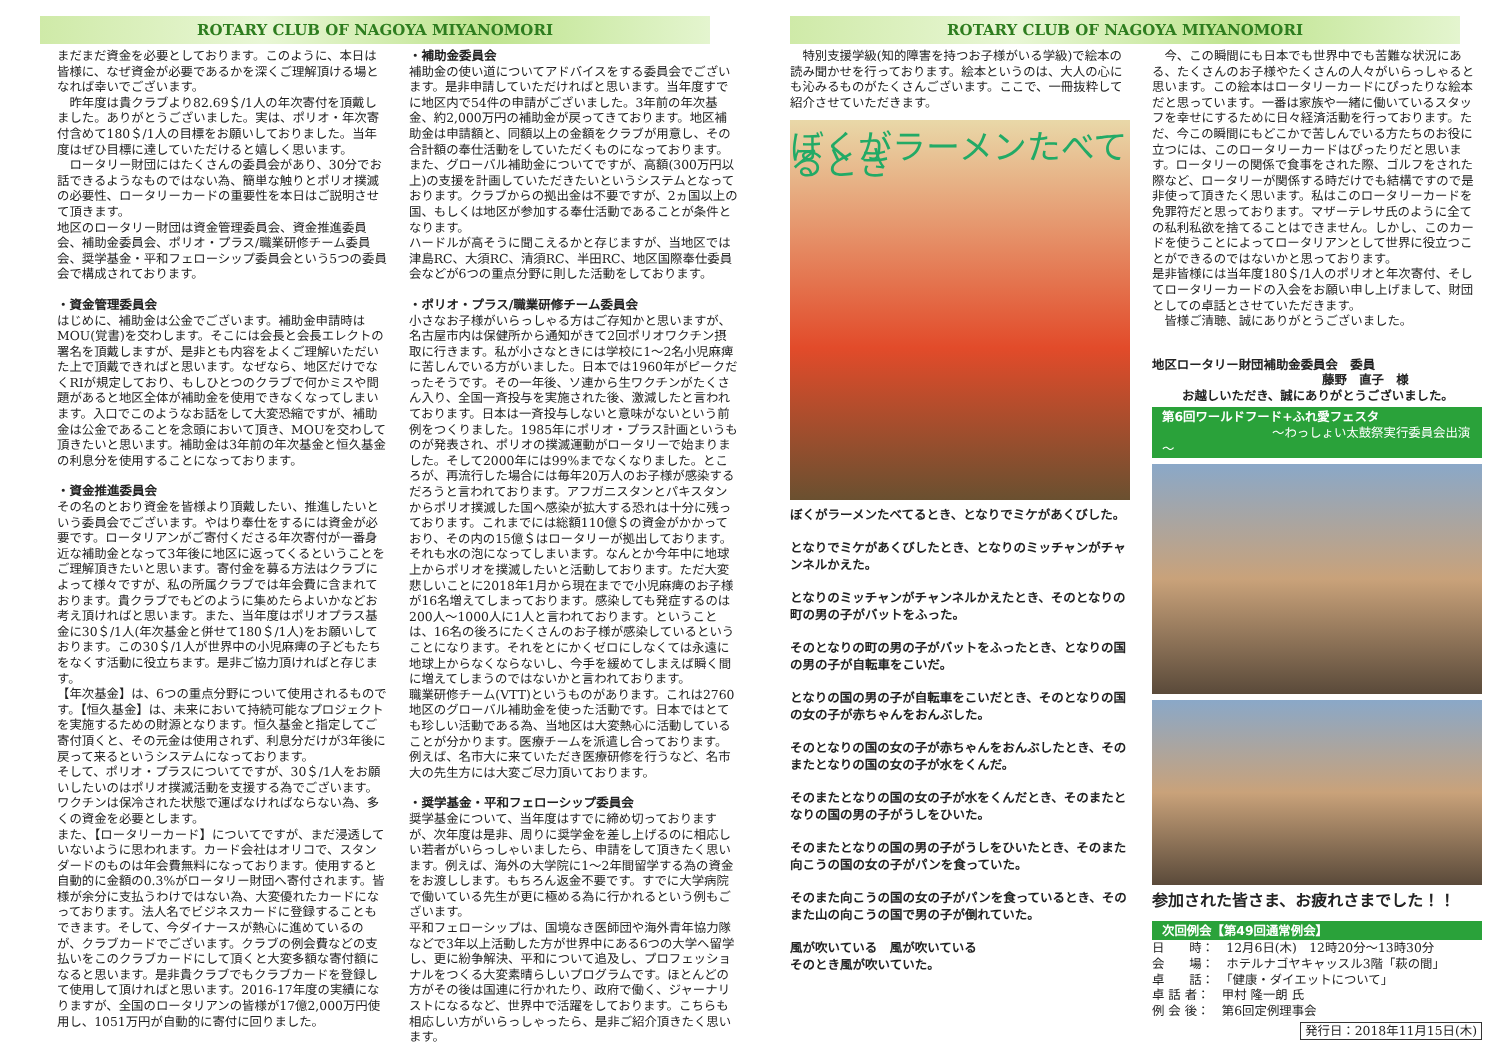ROTARY CLUB OF NAGOYA MIYANOMORI
まだまだ資金を必要としております。このように、本日は皆様に、なぜ資金が必要であるかを深くご理解頂ける場となれば幸いでございます。
　昨年度は貴クラブより82.69＄/1人の年次寄付を頂戴しました。ありがとうございました。実は、ポリオ・年次寄付含めて180＄/1人の目標をお願いしておりました。当年度はぜひ目標に達していただけると嬉しく思います。
　ロータリー財団にはたくさんの委員会があり、30分でお話できるようなものではない為、簡単な触りとポリオ撲滅の必要性、ロータリーカードの重要性を本日はご説明させて頂きます。
地区のロータリー財団は資金管理委員会、資金推進委員会、補助金委員会、ポリオ・プラス/職業研修チーム委員会、奨学基金・平和フェローシップ委員会という5つの委員会で構成されております。
・資金管理委員会
はじめに、補助金は公金でございます。補助金申請時はMOU(覚書)を交わします。そこには会長と会長エレクトの署名を頂戴しますが、是非とも内容をよくご理解いただいた上で頂戴できればと思います。なぜなら、地区だけでなくRIが規定しており、もしひとつのクラブで何かミスや問題があると地区全体が補助金を使用できなくなってしまいます。入口でこのようなお話をして大変恐縮ですが、補助金は公金であることを念頭において頂き、MOUを交わして頂きたいと思います。補助金は3年前の年次基金と恒久基金の利息分を使用することになっております。
・資金推進委員会
その名のとおり資金を皆様より頂戴したい、推進したいという委員会でございます。やはり奉仕をするには資金が必要です。ロータリアンがご寄付くださる年次寄付が一番身近な補助金となって3年後に地区に返ってくるということをご理解頂きたいと思います。寄付金を募る方法はクラブによって様々ですが、私の所属クラブでは年会費に含まれております。貴クラブでもどのように集めたらよいかなどお考え頂ければと思います。また、当年度はポリオプラス基金に30＄/1人(年次基金と併せて180＄/1人)をお願いしております。この30＄/1人が世界中の小児麻痺の子どもたちをなくす活動に役立ちます。是非ご協力頂ければと存じます。
【年次基金】は、6つの重点分野について使用されるものです。【恒久基金】は、未来において持続可能なプロジェクトを実施するための財源となります。恒久基金と指定してご寄付頂くと、その元金は使用されず、利息分だけが3年後に戻って来るというシステムになっております。
そして、ポリオ・プラスについてですが、30＄/1人をお願いしたいのはポリオ撲滅活動を支援する為でございます。ワクチンは保冷された状態で運ばなければならない為、多くの資金を必要とします。
また、【ロータリーカード】についてですが、まだ浸透していないように思われます。カード会社はオリコで、スタンダードのものは年会費無料になっております。使用すると自動的に金額の0.3%がロータリー財団へ寄付されます。皆様が余分に支払うわけではない為、大変優れたカードになっております。法人名でビジネスカードに登録することもできます。そして、今ダイナースが熱心に進めているのが、クラブカードでございます。クラブの例会費などの支払いをこのクラブカードにして頂くと大変多額な寄付額になると思います。是非貴クラブでもクラブカードを登録して使用して頂ければと思います。2016-17年度の実績になりますが、全国のロータリアンの皆様が17億2,000万円使用し、1051万円が自動的に寄付に回りました。
・補助金委員会
補助金の使い道についてアドバイスをする委員会でございます。是非申請していただければと思います。当年度すでに地区内で54件の申請がございました。3年前の年次基金、約2,000万円の補助金が戻ってきております。地区補助金は申請額と、同額以上の金額をクラブが用意し、その合計額の奉仕活動をしていただくものになっております。
また、グローバル補助金についてですが、高額(300万円以上)の支援を計画していただきたいというシステムとなっております。クラブからの拠出金は不要ですが、2ヵ国以上の国、もしくは地区が参加する奉仕活動であることが条件となります。
ハードルが高そうに聞こえるかと存じますが、当地区では津島RC、大須RC、清須RC、半田RC、地区国際奉仕委員会などが6つの重点分野に則した活動をしております。
・ポリオ・プラス/職業研修チーム委員会
小さなお子様がいらっしゃる方はご存知かと思いますが、名古屋市内は保健所から通知がきて2回ポリオワクチン摂取に行きます。私が小さなときには学校に1～2名小児麻痺に苦しんでいる方がいました。日本では1960年がピークだったそうです。その一年後、ソ連から生ワクチンがたくさん入り、全国一斉投与を実施された後、激減したと言われております。日本は一斉投与しないと意味がないという前例をつくりました。1985年にポリオ・プラス計画というものが発表され、ポリオの撲滅運動がロータリーで始まりました。そして2000年には99%までなくなりました。ところが、再流行した場合には毎年20万人のお子様が感染するだろうと言われております。アフガニスタンとパキスタンからポリオ撲滅した国へ感染が拡大する恐れは十分に残っております。これまでには総額110億＄の資金がかかっており、その内の15億＄はロータリーが拠出しております。それも水の泡になってしまいます。なんとか今年中に地球上からポリオを撲滅したいと活動しております。ただ大変悲しいことに2018年1月から現在までで小児麻痺のお子様が16名増えてしまっております。感染しても発症するのは200人～1000人に1人と言われております。ということは、16名の後ろにたくさんのお子様が感染しているということになります。それをとにかくゼロにしなくては永遠に地球上からなくならないし、今手を緩めてしまえば瞬く間に増えてしまうのではないかと言われております。
職業研修チーム(VTT)というものがあります。これは2760地区のグローバル補助金を使った活動です。日本ではとても珍しい活動である為、当地区は大変熱心に活動していることが分かります。医療チームを派遣し合っております。例えば、名市大に来ていただき医療研修を行うなど、名市大の先生方には大変ご尽力頂いております。
・奨学基金・平和フェローシップ委員会
奨学基金について、当年度はすでに締め切っておりますが、次年度は是非、周りに奨学金を差し上げるのに相応しい若者がいらっしゃいましたら、申請をして頂きたく思います。例えば、海外の大学院に1～2年間留学する為の資金をお渡しします。もちろん返金不要です。すでに大学病院で働いている先生が更に極める為に行かれるという例もございます。
平和フェローシップは、国境なき医師団や海外青年協力隊などで3年以上活動した方が世界中にある6つの大学へ留学し、更に紛争解決、平和について追及し、プロフェッショナルをつくる大変素晴らしいプログラムです。ほとんどの方がその後は国連に行かれたり、政府で働く、ジャーナリストになるなど、世界中で活躍をしております。こちらも相応しい方がいらっしゃったら、是非ご紹介頂きたく思います。
ROTARY CLUB OF NAGOYA MIYANOMORI
　特別支援学級(知的障害を持つお子様がいる学級)で絵本の読み聞かせを行っております。絵本というのは、大人の心にも沁みるものがたくさんございます。ここで、一冊抜粋して紹介させていただきます。
ぼくがラーメンたべてるとき
ぼくがラーメンたべてるとき、となりでミケがあくびした。
となりでミケがあくびしたとき、となりのミッチャンがチャンネルかえた。
となりのミッチャンがチャンネルかえたとき、そのとなりの町の男の子がバットをふった。
そのとなりの町の男の子がバットをふったとき、となりの国の男の子が自転車をこいだ。
となりの国の男の子が自転車をこいだとき、そのとなりの国の女の子が赤ちゃんをおんぶした。
そのとなりの国の女の子が赤ちゃんをおんぶしたとき、そのまたとなりの国の女の子が水をくんだ。
そのまたとなりの国の女の子が水をくんだとき、そのまたとなりの国の男の子がうしをひいた。
そのまたとなりの国の男の子がうしをひいたとき、そのまた向こうの国の女の子がパンを食っていた。
そのまた向こうの国の女の子がパンを食っているとき、そのまた山の向こうの国で男の子が倒れていた。
風が吹いている　風が吹いている
そのとき風が吹いていた。
　今、この瞬間にも日本でも世界中でも苦難な状況にある、たくさんのお子様やたくさんの人々がいらっしゃると思います。この絵本はロータリーカードにぴったりな絵本だと思っています。一番は家族や一緒に働いているスタッフを幸せにするために日々経済活動を行っております。ただ、今この瞬間にもどこかで苦しんでいる方たちのお役に立つには、このロータリーカードはぴったりだと思います。ロータリーの関係で食事をされた際、ゴルフをされた際など、ロータリーが関係する時だけでも結構ですので是非使って頂きたく思います。私はこのロータリーカードを免罪符だと思っております。マザーテレサ氏のように全ての私利私欲を捨てることはできません。しかし、このカードを使うことによってロータリアンとして世界に役立つことができるのではないかと思っております。
是非皆様には当年度180＄/1人のポリオと年次寄付、そしてロータリーカードの入会をお願い申し上げまして、財団としての卓話とさせていただきます。
　皆様ご清聴、誠にありがとうございました。
地区ロータリー財団補助金委員会　委員
藤野　直子　様
お越しいただき、誠にありがとうございました。
第6回ワールドフード+ふれ愛フェスタ
～わっしょい太鼓祭実行委員会出演～
参加された皆さま、お疲れさまでした！！
次回例会【第49回通常例会】
日　　時：　12月6日(木)　12時20分～13時30分
会　　場：　ホテルナゴヤキャッスル3階「萩の間」
卓　　話：　「健康・ダイエットについて」
卓 話 者：　甲村 隆一朗 氏
例 会 後：　第6回定例理事会
発行日：2018年11月15日(木)